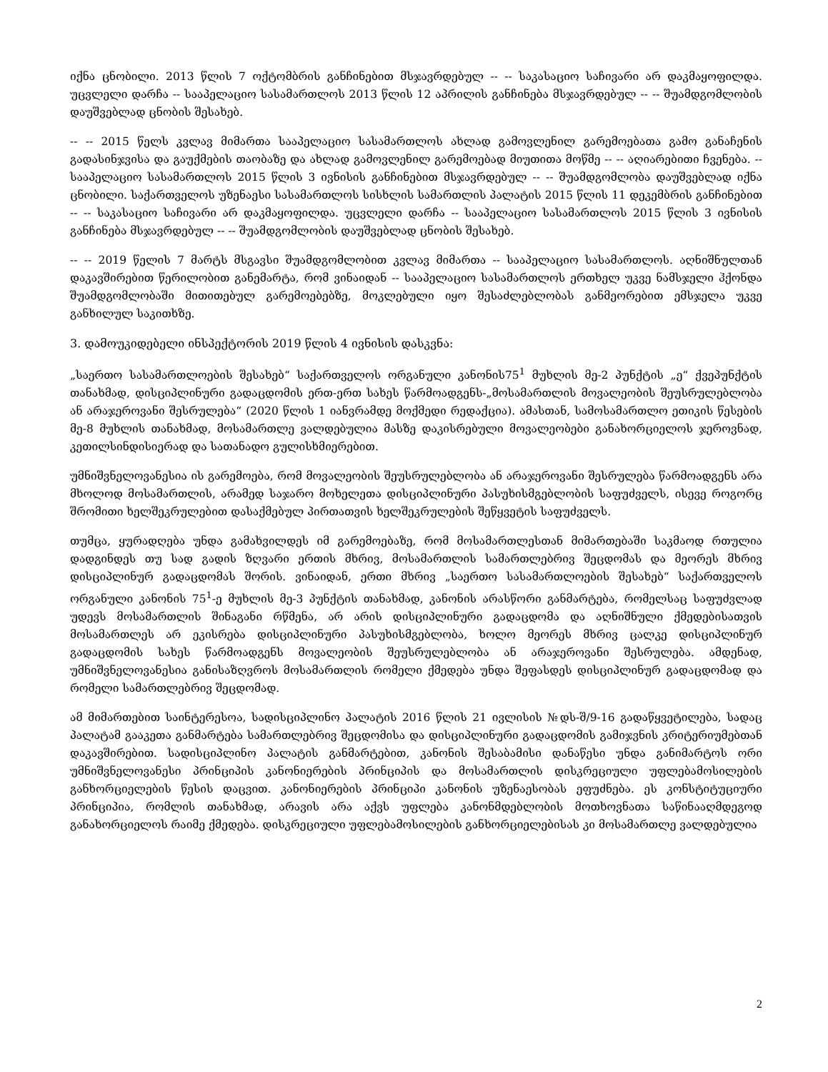იქნა ცნობილი. 2013 წლის 7 ოქტომბრის განჩინებით მსჯავრდებულ -- -- საკასაციო საჩივარი არ დაკმაყოფილდა. უცვლელი დარჩა -- სააპელაციო სასამართლოს 2013 წლის 12 აპრილის განჩინება მსჯავრდებულ -- -- შუამდგომლობის დაუშვებლად ცნობის შესახებ.
-- -- 2015 წელს კვლავ მიმართა სააპელაციო სასამართლოს ახლად გამოვლენილ გარემოებათა გამო განაჩენის გადასინჯვისა და გაუქმების თაობაზე და ახლად გამოვლენილ გარემოებად მიუთითა მოწმე -- -- აღიარებითი ჩვენება. -- სააპელაციო სასამართლოს 2015 წლის 3 ივნისის განჩინებით მსჯავრდებულ -- -- შუამდგომლობა დაუშვებლად იქნა ცნობილი. საქართველოს უზენაესი სასამართლოს სისხლის სამართლის პალატის 2015 წლის 11 დეკემბრის განჩინებით -- -- საკასაციო საჩივარი არ დაკმაყოფილდა. უცვლელი დარჩა -- სააპელაციო სასამართლოს 2015 წლის 3 ივნისის განჩინება მსჯავრდებულ -- -- შუამდგომლობის დაუშვებლად ცნობის შესახებ.
-- -- 2019 წელის 7 მარტს მსგავსი შუამდგომლობით კვლავ მიმართა -- სააპელაციო სასამართლოს. აღნიშნულთან დაკავშირებით წერილობით განემარტა, რომ ვინაიდან -- სააპელაციო სასამართლოს ერთხელ უკვე ნამსჯელი ჰქონდა შუამდგომლობაში მითითებულ გარემოებებზე, მოკლებული იყო შესაძლებლობას განმეორებით ემსჯელა უკვე განხილულ საკითხზე.
3. დამოუკიდებელი ინსპექტორის 2019 წლის 4 ივნისის დასკვნა:
„საერთო სასამართლოების შესახებ“ საქართველოს ორგანული კანონის75<sup>1</sup> მუხლის მე-2 პუნქტის „ე“ ქვეპუნქტის თანახმად, დისციპლინური გადაცდომის ერთ-ერთ სახეს წარმოადგენს-„მოსამართლის მოვალეობის შეუსრულებლობა ან არაჯეროვანი შესრულება“ (2020 წლის 1 იანვრამდე მოქმედი რედაქცია). ამასთან, სამოსამართლო ეთიკის წესების მე-8 მუხლის თანახმად, მოსამართლე ვალდებულია მასზე დაკისრებული მოვალეობები განახორციელოს ჯეროვნად, კეთილსინდისიერად და სათანადო გულისხმიერებით.
უმნიშვნელოვანესია ის გარემოება, რომ მოვალეობის შეუსრულებლობა ან არაჯეროვანი შესრულება წარმოადგენს არა მხოლოდ მოსამართლის, არამედ საჯარო მოხელეთა დისციპლინური პასუხისმგებლობის საფუძველს, ისევე როგორც შრომითი ხელშეკრულებით დასაქმებულ პირთათვის ხელშეკრულების შეწყვეტის საფუძველს.
თუმცა, ყურადღება უნდა გამახვილდეს იმ გარემოებაზე, რომ მოსამართლესთან მიმართებაში საკმაოდ რთულია დადგინდეს თუ სად გადის ზღვარი ერთის მხრივ, მოსამართლის სამართლებრივ შეცდომას და მეორეს მხრივ დისციპლინურ გადაცდომას შორის. ვინაიდან, ერთი მხრივ „საერთო სასამართლოების შესახებ“ საქართველოს ორგანული კანონის 75<sup>1</sup>-ე მუხლის მე-3 პუნქტის თანახმად, კანონის არასწორი განმარტება, რომელსაც საფუძვლად უდევს მოსამართლის შინაგანი რწმენა, არ არის დისციპლინური გადაცდომა და აღნიშნული ქმედებისათვის მოსამართლეს არ ეკისრება დისციპლინური პასუხისმგებლობა, ხოლო მეორეს მხრივ ცალკე დისციპლინურ გადაცდომის სახეს წარმოადგენს მოვალეობის შეუსრულებლობა ან არაჯეროვანი შესრულება. ამდენად, უმნიშვნელოვანესია განისაზღვროს მოსამართლის რომელი ქმედება უნდა შეფასდეს დისციპლინურ გადაცდომად და რომელი სამართლებრივ შეცდომად.
ამ მიმართებით საინტერესოა, სადისციპლინო პალატის 2016 წლის 21 ივლისის №დს-შ/9-16 გადაწყვეტილება, სადაც პალატამ გააკეთა განმარტება სამართლებრივ შეცდომისა და დისციპლინური გადაცდომის გამიჯვნის კრიტერიუმებთან დაკავშირებით. სადისციპლინო პალატის განმარტებით, კანონის შესაბამისი დანაწესი უნდა განიმარტოს ორი უმნიშვნელოვანესი პრინციპის კანონიერების პრინციპის და მოსამართლის დისკრეციული უფლებამოსილების განხორციელების წესის დაცვით. კანონიერების პრინციპი კანონის უზენაესობას ეფუძნება. ეს კონსტიტუციური პრინციპია, რომლის თანახმად, არავის არა აქვს უფლება კანონმდებლობის მოთხოვნათა საწინააღმდეგოდ განახორციელოს რაიმე ქმედება. დისკრეციული უფლებამოსილების განხორციელებისას კი მოსამართლე ვალდებულია
2